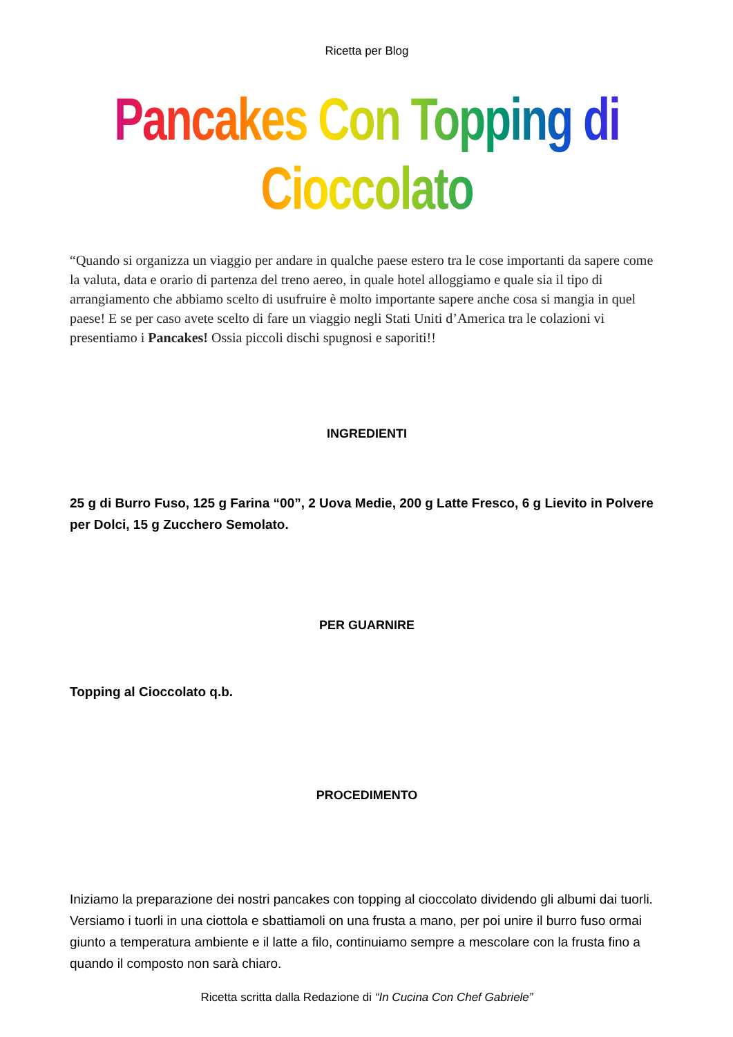Ricetta per Blog
Pancakes Con Topping di Cioccolato
“Quando si organizza un viaggio per andare in qualche paese estero tra le cose importanti da sapere come la valuta, data e orario di partenza del treno aereo, in quale hotel alloggiamo e quale sia il tipo di arrangiamento che abbiamo scelto di usufruire è molto importante sapere anche cosa si mangia in quel paese! E se per caso avete scelto di fare un viaggio negli Stati Uniti d’America tra le colazioni vi presentiamo i Pancakes! Ossia piccoli dischi spugnosi e saporiti!!
INGREDIENTI
25 g di Burro Fuso, 125 g Farina “00”, 2 Uova Medie, 200 g Latte Fresco, 6 g Lievito in Polvere per Dolci, 15 g Zucchero Semolato.
PER GUARNIRE
Topping al Cioccolato q.b.
PROCEDIMENTO
Iniziamo la preparazione dei nostri pancakes con topping al cioccolato dividendo gli albumi dai tuorli. Versiamo i tuorli in una ciottola e sbattiamoli on una frusta a mano, per poi unire il burro fuso ormai giunto a temperatura ambiente e il latte a filo, continuiamo sempre a mescolare con la frusta fino a quando il composto non sarà chiaro.
Ricetta scritta dalla Redazione di “In Cucina Con Chef Gabriele”